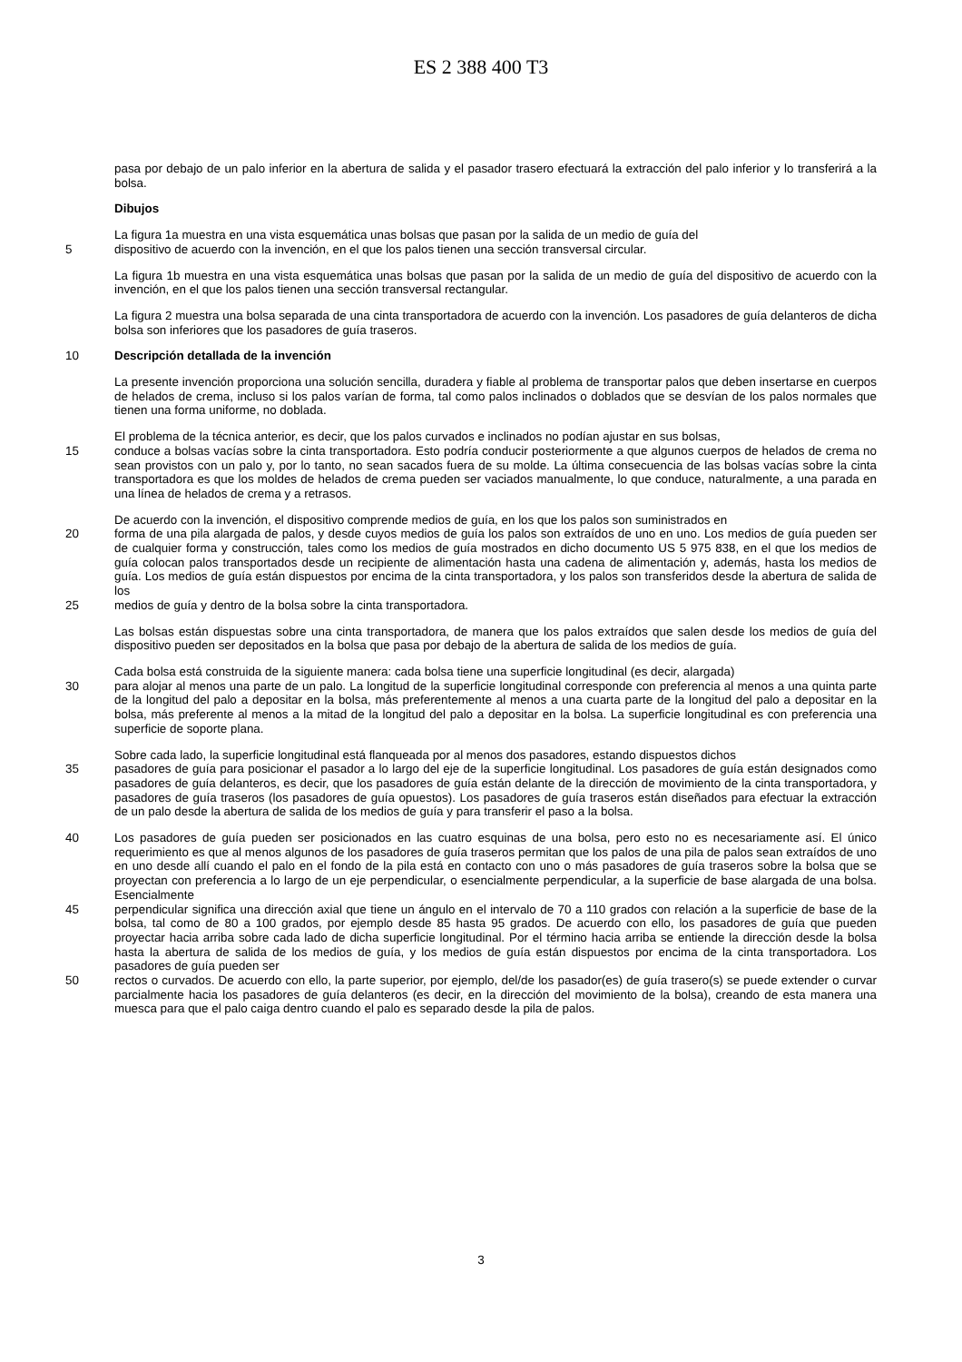ES 2 388 400 T3
pasa por debajo de un palo inferior en la abertura de salida y el pasador trasero efectuará la extracción del palo inferior y lo transferirá a la bolsa.
Dibujos
La figura 1a muestra en una vista esquemática unas bolsas que pasan por la salida de un medio de guía del
5 dispositivo de acuerdo con la invención, en el que los palos tienen una sección transversal circular.
La figura 1b muestra en una vista esquemática unas bolsas que pasan por la salida de un medio de guía del dispositivo de acuerdo con la invención, en el que los palos tienen una sección transversal rectangular.
La figura 2 muestra una bolsa separada de una cinta transportadora de acuerdo con la invención. Los pasadores de guía delanteros de dicha bolsa son inferiores que los pasadores de guía traseros.
10 Descripción detallada de la invención
La presente invención proporciona una solución sencilla, duradera y fiable al problema de transportar palos que deben insertarse en cuerpos de helados de crema, incluso si los palos varían de forma, tal como palos inclinados o doblados que se desvían de los palos normales que tienen una forma uniforme, no doblada.
El problema de la técnica anterior, es decir, que los palos curvados e inclinados no podían ajustar en sus bolsas,
15 conduce a bolsas vacías sobre la cinta transportadora. Esto podría conducir posteriormente a que algunos cuerpos de helados de crema no sean provistos con un palo y, por lo tanto, no sean sacados fuera de su molde. La última consecuencia de las bolsas vacías sobre la cinta transportadora es que los moldes de helados de crema pueden ser vaciados manualmente, lo que conduce, naturalmente, a una parada en una línea de helados de crema y a retrasos.
De acuerdo con la invención, el dispositivo comprende medios de guía, en los que los palos son suministrados en
20 forma de una pila alargada de palos, y desde cuyos medios de guía los palos son extraídos de uno en uno. Los medios de guía pueden ser de cualquier forma y construcción, tales como los medios de guía mostrados en dicho documento US 5 975 838, en el que los medios de guía colocan palos transportados desde un recipiente de alimentación hasta una cadena de alimentación y, además, hasta los medios de guía. Los medios de guía están dispuestos por encima de la cinta transportadora, y los palos son transferidos desde la abertura de salida de los
25 medios de guía y dentro de la bolsa sobre la cinta transportadora.
Las bolsas están dispuestas sobre una cinta transportadora, de manera que los palos extraídos que salen desde los medios de guía del dispositivo pueden ser depositados en la bolsa que pasa por debajo de la abertura de salida de los medios de guía.
Cada bolsa está construida de la siguiente manera: cada bolsa tiene una superficie longitudinal (es decir, alargada)
30 para alojar al menos una parte de un palo. La longitud de la superficie longitudinal corresponde con preferencia al menos a una quinta parte de la longitud del palo a depositar en la bolsa, más preferentemente al menos a una cuarta parte de la longitud del palo a depositar en la bolsa, más preferente al menos a la mitad de la longitud del palo a depositar en la bolsa. La superficie longitudinal es con preferencia una superficie de soporte plana.
Sobre cada lado, la superficie longitudinal está flanqueada por al menos dos pasadores, estando dispuestos dichos
35 pasadores de guía para posicionar el pasador a lo largo del eje de la superficie longitudinal. Los pasadores de guía están designados como pasadores de guía delanteros, es decir, que los pasadores de guía están delante de la dirección de movimiento de la cinta transportadora, y pasadores de guía traseros (los pasadores de guía opuestos). Los pasadores de guía traseros están diseñados para efectuar la extracción de un palo desde la abertura de salida de los medios de guía y para transferir el paso a la bolsa.
40 Los pasadores de guía pueden ser posicionados en las cuatro esquinas de una bolsa, pero esto no es necesariamente así. El único requerimiento es que al menos algunos de los pasadores de guía traseros permitan que los palos de una pila de palos sean extraídos de uno en uno desde allí cuando el palo en el fondo de la pila está en contacto con uno o más pasadores de guía traseros sobre la bolsa que se proyectan con preferencia a lo largo de un eje perpendicular, o esencialmente perpendicular, a la superficie de base alargada de una bolsa. Esencialmente
45 perpendicular significa una dirección axial que tiene un ángulo en el intervalo de 70 a 110 grados con relación a la superficie de base de la bolsa, tal como de 80 a 100 grados, por ejemplo desde 85 hasta 95 grados. De acuerdo con ello, los pasadores de guía que pueden proyectar hacia arriba sobre cada lado de dicha superficie longitudinal. Por el término hacia arriba se entiende la dirección desde la bolsa hasta la abertura de salida de los medios de guía, y los medios de guía están dispuestos por encima de la cinta transportadora. Los pasadores de guía pueden ser
50 rectos o curvados. De acuerdo con ello, la parte superior, por ejemplo, del/de los pasador(es) de guía trasero(s) se puede extender o curvar parcialmente hacia los pasadores de guía delanteros (es decir, en la dirección del movimiento de la bolsa), creando de esta manera una muesca para que el palo caiga dentro cuando el palo es separado desde la pila de palos.
3